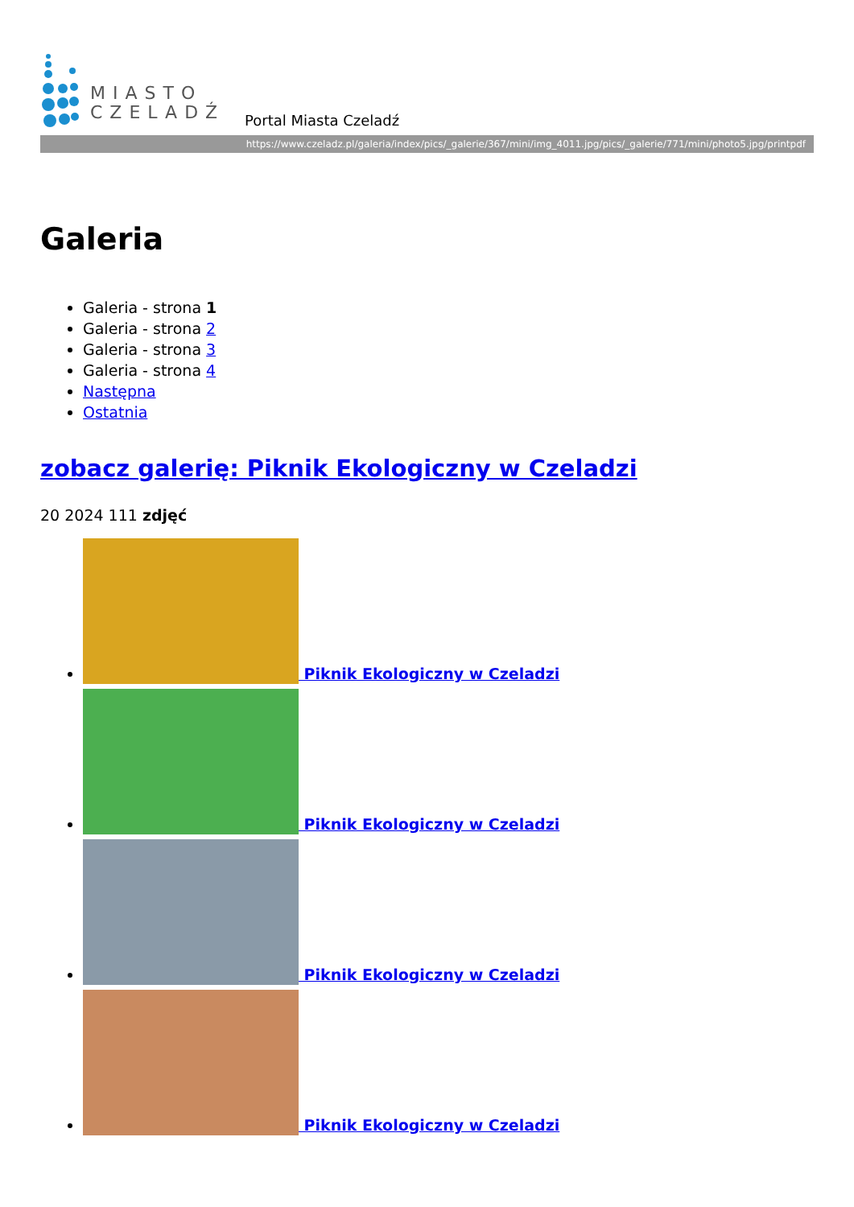MIASTO
CZELADŹ
Portal Miasta Czeladź
https://www.czeladz.pl/galeria/index/pics/_galerie/367/mini/img_4011.jpg/pics/_galerie/771/mini/photo5.jpg/printpdf
Galeria
Galeria - strona 1
Galeria - strona 2
Galeria - strona 3
Galeria - strona 4
Następna
Ostatnia
zobacz galerię: Piknik Ekologiczny w Czeladzi
20 2024 111 zdjęć
Piknik Ekologiczny w Czeladzi
Piknik Ekologiczny w Czeladzi
Piknik Ekologiczny w Czeladzi
Piknik Ekologiczny w Czeladzi